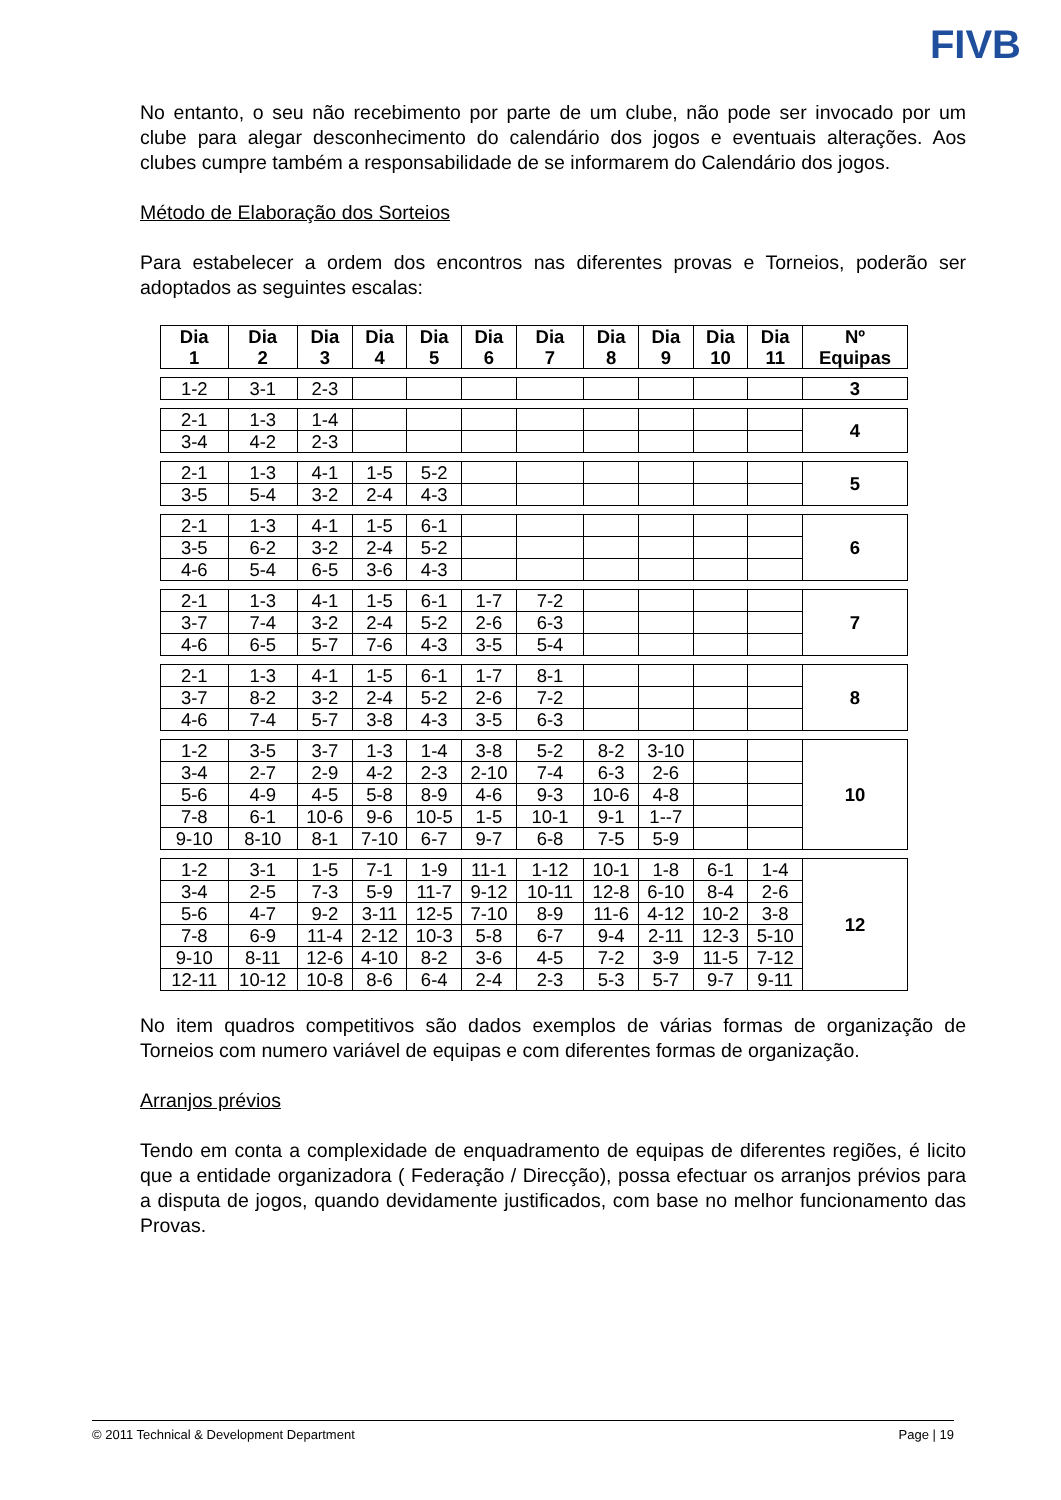FIVB
No entanto, o seu não recebimento por parte de um clube, não pode ser invocado por um clube para alegar desconhecimento do calendário dos jogos e eventuais alterações. Aos clubes cumpre também a responsabilidade de se informarem do Calendário dos jogos.
Método de Elaboração dos Sorteios
Para estabelecer a ordem dos encontros nas diferentes provas e Torneios, poderão ser adoptados as seguintes escalas:
| Dia 1 | Dia 2 | Dia 3 | Dia 4 | Dia 5 | Dia 6 | Dia 7 | Dia 8 | Dia 9 | Dia 10 | Dia 11 | Nº Equipas |
| --- | --- | --- | --- | --- | --- | --- | --- | --- | --- | --- | --- |
| 1-2 | 3-1 | 2-3 | | | | | | | | | 3 |
| 2-1 | 1-3 | 1-4 | | | | | | | | | 4 |
| 3-4 | 4-2 | 2-3 | | | | | | | | | |
| 2-1 | 1-3 | 4-1 | 1-5 | 5-2 | | | | | | | 5 |
| 3-5 | 5-4 | 3-2 | 2-4 | 4-3 | | | | | | | |
| 2-1 | 1-3 | 4-1 | 1-5 | 6-1 | | | | | | | 6 |
| 3-5 | 6-2 | 3-2 | 2-4 | 5-2 | | | | | | | |
| 4-6 | 5-4 | 6-5 | 3-6 | 4-3 | | | | | | | |
| 2-1 | 1-3 | 4-1 | 1-5 | 6-1 | 1-7 | 7-2 | | | | | 7 |
| 3-7 | 7-4 | 3-2 | 2-4 | 5-2 | 2-6 | 6-3 | | | | | |
| 4-6 | 6-5 | 5-7 | 7-6 | 4-3 | 3-5 | 5-4 | | | | | |
| 2-1 | 1-3 | 4-1 | 1-5 | 6-1 | 1-7 | 8-1 | | | | | 8 |
| 3-7 | 8-2 | 3-2 | 2-4 | 5-2 | 2-6 | 7-2 | | | | | |
| 4-6 | 7-4 | 5-7 | 3-8 | 4-3 | 3-5 | 6-3 | | | | | |
| 1-2 | 3-5 | 3-7 | 1-3 | 1-4 | 3-8 | 5-2 | 8-2 | 3-10 | | | 10 |
| 3-4 | 2-7 | 2-9 | 4-2 | 2-3 | 2-10 | 7-4 | 6-3 | 2-6 | | | |
| 5-6 | 4-9 | 4-5 | 5-8 | 8-9 | 4-6 | 9-3 | 10-6 | 4-8 | | | |
| 7-8 | 6-1 | 10-6 | 9-6 | 10-5 | 1-5 | 10-1 | 9-1 | 1--7 | | | |
| 9-10 | 8-10 | 8-1 | 7-10 | 6-7 | 9-7 | 6-8 | 7-5 | 5-9 | | | |
| 1-2 | 3-1 | 1-5 | 7-1 | 1-9 | 11-1 | 1-12 | 10-1 | 1-8 | 6-1 | 1-4 | 12 |
| 3-4 | 2-5 | 7-3 | 5-9 | 11-7 | 9-12 | 10-11 | 12-8 | 6-10 | 8-4 | 2-6 | |
| 5-6 | 4-7 | 9-2 | 3-11 | 12-5 | 7-10 | 8-9 | 11-6 | 4-12 | 10-2 | 3-8 | |
| 7-8 | 6-9 | 11-4 | 2-12 | 10-3 | 5-8 | 6-7 | 9-4 | 2-11 | 12-3 | 5-10 | |
| 9-10 | 8-11 | 12-6 | 4-10 | 8-2 | 3-6 | 4-5 | 7-2 | 3-9 | 11-5 | 7-12 | |
| 12-11 | 10-12 | 10-8 | 8-6 | 6-4 | 2-4 | 2-3 | 5-3 | 5-7 | 9-7 | 9-11 | |
No item quadros competitivos são dados exemplos de várias formas de organização de Torneios com numero variável de equipas e com diferentes formas de organização.
Arranjos prévios
Tendo em conta a complexidade de enquadramento de equipas de diferentes regiões, é licito que a entidade organizadora ( Federação / Direcção), possa efectuar os arranjos prévios para a disputa de jogos, quando devidamente justificados, com base no melhor funcionamento das Provas.
© 2011 Technical & Development Department Page | 19